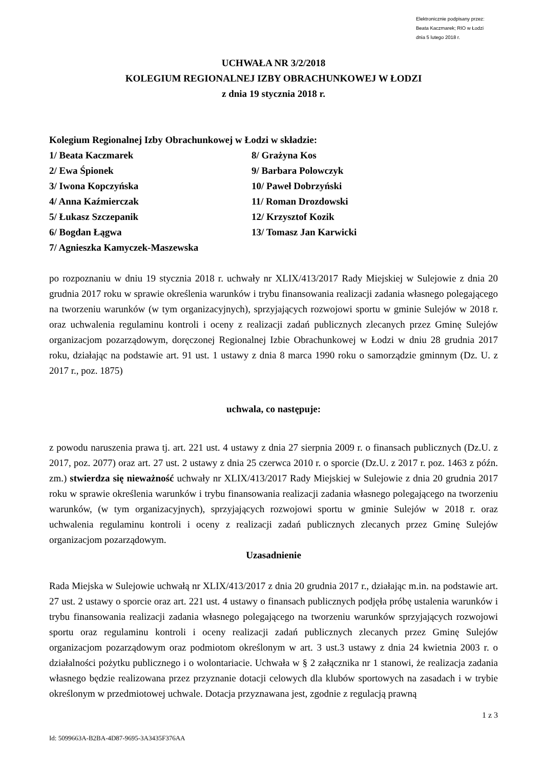Elektronicznie podpisany przez:
Beata Kaczmarek; RIO w Łodzi
dnia 5 lutego 2018 r.
UCHWAŁA NR 3/2/2018
KOLEGIUM REGIONALNEJ IZBY OBRACHUNKOWEJ W ŁODZI
z dnia 19 stycznia 2018 r.
Kolegium Regionalnej Izby Obrachunkowej w Łodzi w składzie:
1/ Beata Kaczmarek
8/ Grażyna Kos
2/ Ewa Śpionek
9/ Barbara Polowczyk
3/ Iwona Kopczyńska
10/ Paweł Dobrzyński
4/ Anna Kaźmierczak
11/ Roman Drozdowski
5/ Łukasz Szczepanik
12/ Krzysztof Kozik
6/ Bogdan Łągwa
13/ Tomasz Jan Karwicki
7/ Agnieszka Kamyczek-Maszewska
po rozpoznaniu w dniu 19 stycznia 2018 r. uchwały nr XLIX/413/2017 Rady Miejskiej w Sulejowie z dnia 20 grudnia 2017 roku w sprawie określenia warunków i trybu finansowania realizacji zadania własnego polegającego na tworzeniu warunków (w tym organizacyjnych), sprzyjających rozwojowi sportu w gminie Sulejów w 2018 r. oraz uchwalenia regulaminu kontroli i oceny z realizacji zadań publicznych zlecanych przez Gminę Sulejów organizacjom pozarządowym, doręczonej Regionalnej Izbie Obrachunkowej w Łodzi w dniu 28 grudnia 2017 roku, działając na podstawie art. 91 ust. 1 ustawy z dnia 8 marca 1990 roku o samorządzie gminnym (Dz. U. z 2017 r., poz. 1875)
uchwala, co następuje:
z powodu naruszenia prawa tj. art. 221 ust. 4 ustawy z dnia 27 sierpnia 2009 r. o finansach publicznych (Dz.U. z 2017, poz. 2077) oraz art. 27 ust. 2 ustawy z dnia 25 czerwca 2010 r. o sporcie (Dz.U. z 2017 r. poz. 1463 z późn. zm.) stwierdza się nieważność uchwały nr XLIX/413/2017 Rady Miejskiej w Sulejowie z dnia 20 grudnia 2017 roku w sprawie określenia warunków i trybu finansowania realizacji zadania własnego polegającego na tworzeniu warunków, (w tym organizacyjnych), sprzyjających rozwojowi sportu w gminie Sulejów w 2018 r. oraz uchwalenia regulaminu kontroli i oceny z realizacji zadań publicznych zlecanych przez Gminę Sulejów organizacjom pozarządowym.
Uzasadnienie
Rada Miejska w Sulejowie uchwałą nr XLIX/413/2017 z dnia 20 grudnia 2017 r., działając m.in. na podstawie art. 27 ust. 2 ustawy o sporcie oraz art. 221 ust. 4 ustawy o finansach publicznych podjęła próbę ustalenia warunków i trybu finansowania realizacji zadania własnego polegającego na tworzeniu warunków sprzyjających rozwojowi sportu oraz regulaminu kontroli i oceny realizacji zadań publicznych zlecanych przez Gminę Sulejów organizacjom pozarządowym oraz podmiotom określonym w art. 3 ust.3 ustawy z dnia 24 kwietnia 2003 r. o działalności pożytku publicznego i o wolontariacie. Uchwała w § 2 załącznika nr 1 stanowi, że realizacja zadania własnego będzie realizowana przez przyznanie dotacji celowych dla klubów sportowych na zasadach i w trybie określonym w przedmiotowej uchwale. Dotacja przyznawana jest, zgodnie z regulacją prawną
1 z 3
Id: 5099663A-B2BA-4D87-9695-3A3435F376AA